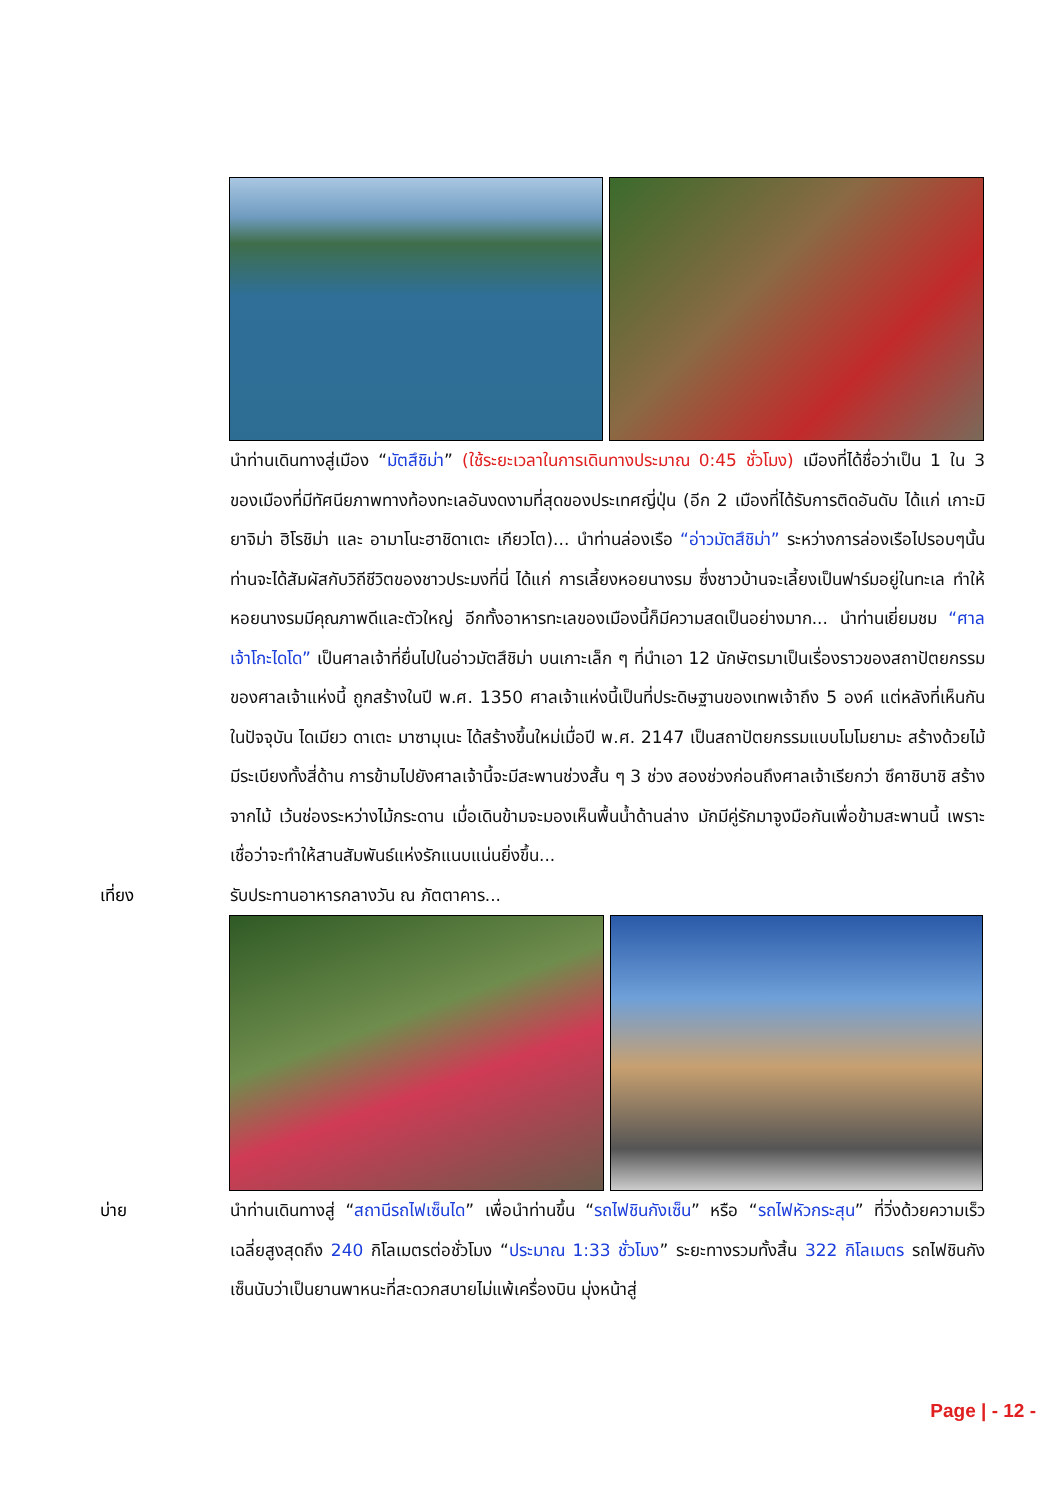นำท่านเดินทางสู่เมือง “มัตสึชิม่า” (ใช้ระยะเวลาในการเดินทางประมาณ 0:45 ชั่วโมง) เมืองที่ได้ชื่อว่าเป็น 1 ใน 3 ของเมืองที่มีทัศนียภาพทางท้องทะเลอันงดงามที่สุดของประเทศญี่ปุ่น (อีก 2 เมืองที่ได้รับการติดอันดับ ได้แก่ เกาะมิยาจิม่า ฮิโรชิม่า และ อามาโนะฮาชิดาเตะ เกียวโต)... นำท่านล่องเรือ “อ่าวมัตสึชิม่า” ระหว่างการล่องเรือไปรอบๆนั้น ท่านจะได้สัมผัสกับวิถีชีวิตของชาวประมงที่นี่ ได้แก่ การเลี้ยงหอยนางรม ซึ่งชาวบ้านจะเลี้ยงเป็นฟาร์มอยู่ในทะเล ทำให้หอยนางรมมีคุณภาพดีและตัวใหญ่ อีกทั้งอาหารทะเลของเมืองนี้ก็มีความสดเป็นอย่างมาก... นำท่านเยี่ยมชม “ศาลเจ้าโกะไดโด” เป็นศาลเจ้าที่ยื่นไปในอ่าวมัตสึชิม่า บนเกาะเล็ก ๆ ที่นำเอา 12 นักษัตรมาเป็นเรื่องราวของสถาปัตยกรรมของศาลเจ้าแห่งนี้ ถูกสร้างในปี พ.ศ. 1350 ศาลเจ้าแห่งนี้เป็นที่ประดิษฐานของเทพเจ้าถึง 5 องค์ แต่หลังที่เห็นกันในปัจจุบัน ไดเมียว ดาเตะ มาซามุเนะ ได้สร้างขึ้นใหม่เมื่อปี พ.ศ. 2147 เป็นสถาปัตยกรรมแบบโมโมยามะ สร้างด้วยไม้ มีระเบียงทั้งสี่ด้าน การข้ามไปยังศาลเจ้านี้จะมีสะพานช่วงสั้น ๆ 3 ช่วง สองช่วงก่อนถึงศาลเจ้าเรียกว่า ซึคาชิบาชิ สร้างจากไม้ เว้นช่องระหว่างไม้กระดาน เมื่อเดินข้ามจะมองเห็นพื้นน้ำด้านล่าง มักมีคู่รักมาจูงมือกันเพื่อข้ามสะพานนี้ เพราะเชื่อว่าจะทำให้สานสัมพันธ์แห่งรักแนบแน่นยิ่งขึ้น...
เที่ยง รับประทานอาหารกลางวัน ณ ภัตตาคาร...
บ่าย นำท่านเดินทางสู่ “สถานีรถไฟเซ็นได” เพื่อนำท่านขึ้น “รถไฟชินกังเซ็น” หรือ “รถไฟหัวกระสุน” ที่วิ่งด้วยความเร็วเฉลี่ยสูงสุดถึง 240 กิโลเมตรต่อชั่วโมง “ประมาณ 1:33 ชั่วโมง” ระยะทางรวมทั้งสิ้น 322 กิโลเมตร รถไฟชินกังเซ็นนับว่าเป็นยานพาหนะที่สะดวกสบายไม่แพ้เครื่องบิน มุ่งหน้าสู่
Page | - 12 -